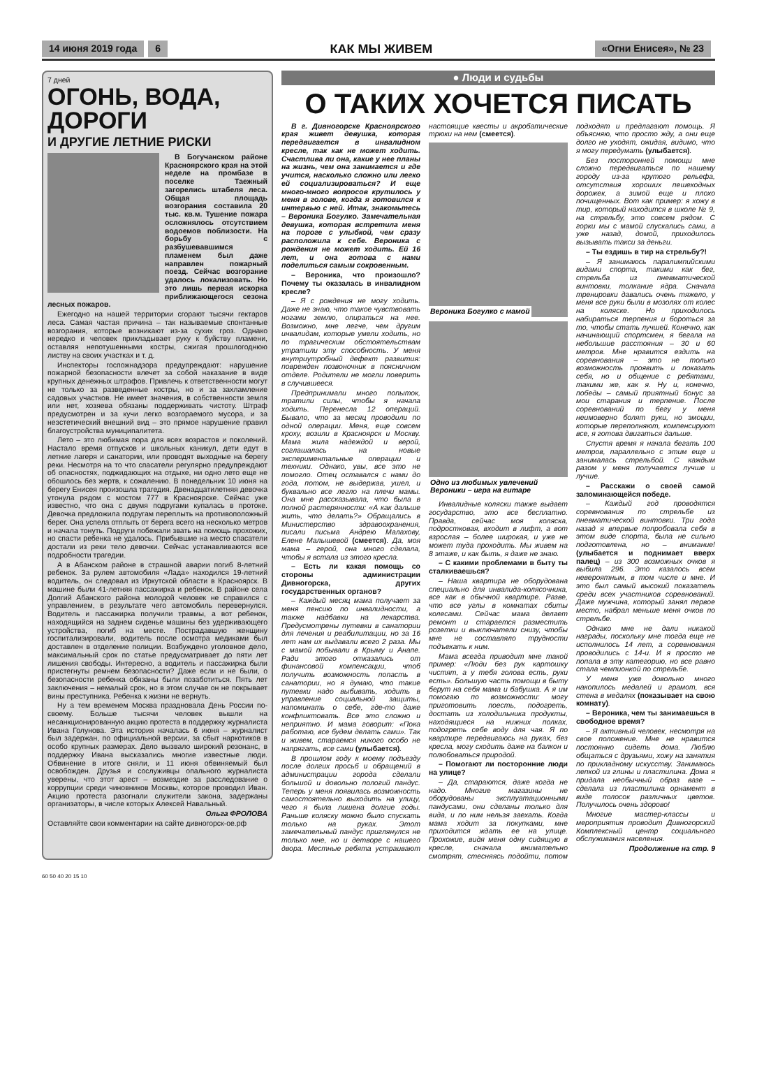14 июня 2019 года 6
КАК МЫ ЖИВЕМ
«Огни Енисея», № 23
7 дней
ОГОНЬ, ВОДА, ДОРОГИ
И ДРУГИЕ ЛЕТНИЕ РИСКИ
В Богучанском районе Красноярского края на этой неделе на промбазе в поселке Таежный загорелись штабеля леса. Общая площадь возгорания составила 20 тыс. кв.м. Тушение пожара осложнялось отсутствием водоемов поблизости. На борьбу с разбушевавшимся пламенем был даже направлен пожарный поезд. Сейчас возгорание удалось локализовать. Но это лишь первая искорка приближающегося сезона лесных пожаров.
Ежегодно на нашей территории сгорают тысячи гектаров леса. Самая частая причина – так называемые спонтанные возгорания, которые возникают из-за сухих гроз. Однако нередко и человек прикладывает руку к буйству пламени, оставляя непотушенными костры, сжигая прошлогоднюю листву на своих участках и т. д.
Инспекторы госпожнадзора предупреждают: нарушение пожарной безопасности влечет за собой наказание в виде крупных денежных штрафов. Привлечь к ответственности могут не только за разведенные костры, но и за захламление садовых участков. Не имеет значения, в собственности земля или нет, хозяева обязаны поддерживать чистоту. Штраф предусмотрен и за кучи легко возгораемого мусора, и за неэстетический внешний вид – это прямое нарушение правил благоустройства муниципалитета.
Лето – это любимая пора для всех возрастов и поколений. Настало время отпусков и школьных каникул, дети едут в летние лагеря и санатории, или проводят выходные на берегу реки. Несмотря на то что спасатели регулярно предупреждают об опасностях, поджидающих на отдыхе, ни одно лето еще не обошлось без жертв, к сожалению. В понедельник 10 июня на берегу Енисея произошла трагедия. Двенадцатилетняя девочка утонула рядом с мостом 777 в Красноярске. Сейчас уже известно, что она с двумя подругами купалась в протоке. Девочка предложила подругам переплыть на противоположный берег. Она успела отплыть от берега всего на несколько метров и начала тонуть. Подруги побежали звать на помощь прохожих, но спасти ребенка не удалось. Прибывшие на место спасатели достали из реки тело девочки. Сейчас устанавливаются все подробности трагедии.
А в Абанском районе в страшной аварии погиб 8-летний ребенок. За рулем автомобиля «Лада» находился 19-летний водитель, он следовал из Иркутской области в Красноярск. В машине были 41-летняя пассажирка и ребенок. В районе села Долгий Абанского района молодой человек не справился с управлением, в результате чего автомобиль перевернулся. Водитель и пассажирка получили травмы, а вот ребенок, находящийся на заднем сиденье машины без удерживающего устройства, погиб на месте. Пострадавшую женщину госпитализировали, водитель после осмотра медиками был доставлен в отделение полиции. Возбуждено уголовное дело, максимальный срок по статье предусматривает до пяти лет лишения свободы. Интересно, а водитель и пассажирка были пристегнуты ремнем безопасности? Даже если и не были, о безопасности ребенка обязаны были позаботиться. Пять лет заключения – немалый срок, но в этом случае он не покрывает вины преступника. Ребенка к жизни не вернуть.
Ну а тем временем Москва праздновала День России по-своему. Больше тысячи человек вышли на несанкционированную акцию протеста в поддержку журналиста Ивана Голунова. Эта история началась 6 июня – журналист был задержан, по официальной версии, за сбыт наркотиков в особо крупных размерах. Дело вызвало широкий резонанс, в поддержку Ивана высказались многие известные люди. Обвинение в итоге сняли, и 11 июня обвиняемый был освобожден. Друзья и сослуживцы опального журналиста уверены, что этот арест – возмездие за расследование о коррупции среди чиновников Москвы, которое проводил Иван. Акцию протеста разогнали служители закона, задержаны организаторы, в числе которых Алексей Навальный.
Ольга ФРОЛОВА
Оставляйте свои комментарии на сайте дивногорск-ое.рф
● Люди и судьбы
О ТАКИХ ХОЧЕТСЯ ПИСАТЬ
В г. Дивногорске Красноярского края живет девушка, которая передвигается в инвалидном кресле, так как не может ходить. Счастлива ли она, какие у нее планы на жизнь, чем она занимается и где учится, насколько сложно или легко ей социализироваться? И еще много-много вопросов крутилось у меня в голове, когда я готовился к интервью с ней. Итак, знакомьтесь – Вероника Богулко. Замечательная девушка, которая встретила меня на пороге с улыбкой, чем сразу расположила к себе. Вероника с рождения не может ходить. Ей 16 лет, и она готова с нами поделиться самым сокровенным.
– Вероника, что произошло? Почему ты оказалась в инвалидном кресле?
– Я с рождения не могу ходить. Даже не знаю, что такое чувствовать ногами землю, опираться на нее. Возможно, мне легче, чем другим инвалидам, которые умели ходить, но по трагическим обстоятельствам утратили эту способность. У меня внутриутробный дефект развития: поврежден позвоночник в поясничном отделе. Родители не могли поверить в случившееся.
Предпринимали много попыток, тратили силы, чтобы я начала ходить. Перенесла 12 операций. Бывало, что за месяц проводили по одной операции. Меня, еще совсем кроху, возили в Красноярск и Москву. Мама жила надеждой и верой, соглашалась на новые экспериментальные операции и техники. Однако, увы, все это не помогло. Отец оставался с нами до года, потом, не выдержав, ушел, и буквально все легло на плечи мамы. Она мне рассказывала, что была в полной растерянности: «А как дальше жить, что делать?» Обращались в Министерство здравоохранения, писали письма Андрею Малахову, Елене Малышевой (смеется). Да, моя мама – герой, она много сделала, чтобы я встала из этого кресла.
– Есть ли какая помощь со стороны администрации Дивногорска, других государственных органов?
– Каждый месяц мама получает за меня пенсию по инвалидности, а также надбавки на лекарства. Предусмотрены путевки в санатории для лечения и реабилитации, но за 16 лет нам их выдавали всего 2 раза. Мы с мамой побывали в Крыму и Анапе. Ради этого отказались от финансовой компенсации, чтоб получить возможность попасть в санатории, но я думаю, что такие путевки надо выбивать, ходить в управление социальной защиты, напоминать о себе, где-то даже конфликтовать. Все это сложно и неприятно. И мама говорит: «Пока работаю, все будем делать сами». Так и живем, стараемся никого особо не напрягать, все сами (улыбается).
В прошлом году к моему подъезду после долгих просьб и обращений в администрации города сделали большой и довольно пологий пандус. Теперь у меня появилась возможность самостоятельно выходить на улицу, чего я была лишена долгие годы. Раньше коляску можно было спускать только на руках. Этот замечательный пандус приглянулся не только мне, но и детворе с нашего двора. Местные ребята устраивают настоящие квесты и акробатические трюки на нем (смеется).
Вероника Богулко с мамой
Одно из любимых увлечений Вероники – игра на гитаре
Инвалидные коляски также выдает государство, это все бесплатно. Правда, сейчас моя коляска, подростковая, входит в лифт, а вот взрослая – более широкая, и уже не может туда проходить. Мы живем на 8 этаже, и как быть, я даже не знаю.
– С какими проблемами в быту ты сталкиваешься?
– Наша квартира не оборудована специально для инвалида-колясочника, все как в обычной квартире. Разве, что все углы в комнатах сбиты колесами. Сейчас мама делает ремонт и старается разместить розетки и выключатели снизу, чтобы мне не составляло трудности подъехать к ним.
Мама всегда приводит мне такой пример: «Люди без рук картошку чистят, а у тебя голова есть, руки есть». Большую часть помощи в быту берут на себя мама и бабушка. А я им помогаю по возможности: могу приготовить поесть, подогреть, достать из холодильника продукты, находящиеся на нижних полках, подогреть себе воду для чая. Я по квартире передвигаюсь на руках, без кресла, могу сходить даже на балкон и полюбоваться природой.
– Помогают ли посторонние люди на улице?
– Да, стараются, даже когда не надо. Многие магазины не оборудованы эксплуатационными пандусами, они сделаны только для вида, и по ним нельзя заехать. Когда мама ходит за покупками, мне приходится ждать ее на улице. Прохожие, видя меня одну сидящую в кресле, сначала внимательно смотрят, стесняясь подойти, потом подходят и предлагают помощь. Я объясняю, что просто жду, а они еще долго не уходят, ожидая, видимо, что я могу передумать (улыбается).
Без посторонней помощи мне сложно передвигаться по нашему городу из-за крутого рельефа, отсутствия хороших пешеходных дорожек, а зимой еще и плохо почищенных. Вот как пример: я хожу в тир, который находится в школе № 9, на стрельбу, это совсем рядом. С горки мы с мамой спускались сами, а уже назад, домой, приходилось вызывать такси за деньги.
– Ты ездишь в тир на стрельбу?!
– Я занимаюсь паралимпийскими видами спорта, такими как бег, стрельба из пневматической винтовки, толкание ядра. Сначала тренировки давались очень тяжело, у меня все руки были в мозолях от колес на коляске. Но приходилось набираться терпения и бороться за то, чтобы стать лучшей. Конечно, как начинающий спортсмен, я бегала на небольшие расстояния – 30 и 60 метров. Мне нравится ездить на соревнования – это не только возможность проявить и показать себя, но и общение с ребятами, такими же, как я. Ну и, конечно, победы – самый приятный бонус за мои старания и терпение. После соревнований по бегу у меня неимоверно болят руки, но эмоции, которые переполняют, компенсируют все, я готова двигаться дальше.
Спустя время я начала бегать 100 метров, параллельно с этим еще и занималась стрельбой. С каждым разом у меня получается лучше и лучше.
– Расскажи о своей самой запоминающейся победе.
– Каждый год проводятся соревнования по стрельбе из пневматической винтовки. Три года назад я впервые попробовала себя в этом виде спорта, была не сильно подготовлена, но – внимание! (улыбается и поднимает вверх палец) – из 300 возможных очков я выбила 296. Это казалось всем невероятным, в том числе и мне. И это был самый высокий показатель среди всех участников соревнований. Даже мужчина, который занял первое место, набрал меньше меня очков по стрельбе.
Однако мне не дали никакой награды, поскольку мне тогда еще не исполнилось 14 лет, а соревнования проводились с 14-и. И я просто не попала в эту категорию, но все равно стала чемпионкой по стрельбе.
У меня уже довольно много накопилось медалей и грамот, вся стена в медалях (показывает на свою комнату).
– Вероника, чем ты занимаешься в свободное время?
– Я активный человек, несмотря на свое положение. Мне не нравится постоянно сидеть дома. Люблю общаться с друзьями, хожу на занятия по прикладному искусству. Занимаюсь лепкой из глины и пластилина. Дома я придала необычный образ вазе – сделала из пластилина орнамент в виде полосок различных цветов. Получилось очень здорово!
Многие мастер-классы и мероприятия проводит Дивногорский Комплексный центр социального обслуживания населения.
Продолжение на стр. 9
60 50 40 20 15 10